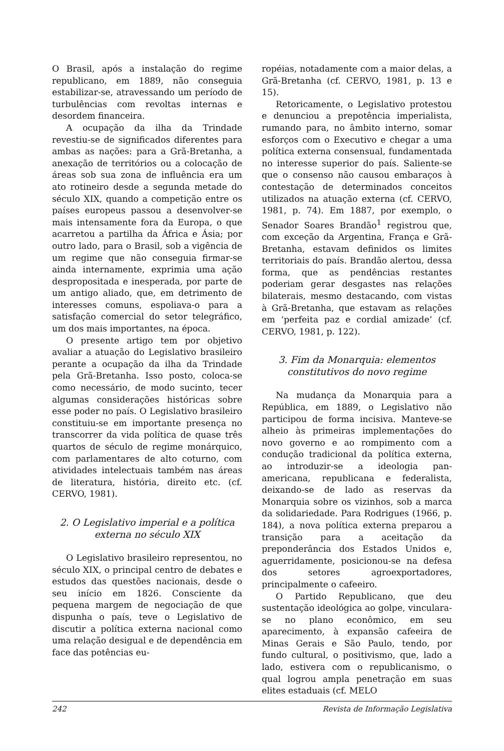O Brasil, após a instalação do regime republicano, em 1889, não conseguia estabilizar-se, atravessando um período de turbulências com revoltas internas e desordem financeira.
A ocupação da ilha da Trindade revestiu-se de significados diferentes para ambas as nações: para a Grã-Bretanha, a anexação de territórios ou a colocação de áreas sob sua zona de influência era um ato rotineiro desde a segunda metade do século XIX, quando a competição entre os países europeus passou a desenvolver-se mais intensamente fora da Europa, o que acarretou a partilha da África e Ásia; por outro lado, para o Brasil, sob a vigência de um regime que não conseguia firmar-se ainda internamente, exprimia uma ação despropositada e inesperada, por parte de um antigo aliado, que, em detrimento de interesses comuns, espoliava-o para a satisfação comercial do setor telegráfico, um dos mais importantes, na época.
O presente artigo tem por objetivo avaliar a atuação do Legislativo brasileiro perante a ocupação da ilha da Trindade pela Grã-Bretanha. Isso posto, coloca-se como necessário, de modo sucinto, tecer algumas considerações históricas sobre esse poder no país. O Legislativo brasileiro constituiu-se em importante presença no transcorrer da vida política de quase três quartos de século de regime monárquico, com parlamentares de alto coturno, com atividades intelectuais também nas áreas de literatura, história, direito etc. (cf. CERVO, 1981).
2. O Legislativo imperial e a política externa no século XIX
O Legislativo brasileiro representou, no século XIX, o principal centro de debates e estudos das questões nacionais, desde o seu início em 1826. Consciente da pequena margem de negociação de que dispunha o país, teve o Legislativo de discutir a política externa nacional como uma relação desigual e de dependência em face das potências eu-
ropéias, notadamente com a maior delas, a Grã-Bretanha (cf. CERVO, 1981, p. 13 e 15).
Retoricamente, o Legislativo protestou e denunciou a prepotência imperialista, rumando para, no âmbito interno, somar esforços com o Executivo e chegar a uma política externa consensual, fundamentada no interesse superior do país. Saliente-se que o consenso não causou embaraços à contestação de determinados conceitos utilizados na atuação externa (cf. CERVO, 1981, p. 74). Em 1887, por exemplo, o Senador Soares Brandão<sup>1</sup> registrou que, com exceção da Argentina, França e Grã-Bretanha, estavam definidos os limites territoriais do país. Brandão alertou, dessa forma, que as pendências restantes poderiam gerar desgastes nas relações bilaterais, mesmo destacando, com vistas à Grã-Bretanha, que estavam as relações em ‘perfeita paz e cordial amizade’ (cf. CERVO, 1981, p. 122).
3. Fim da Monarquia: elementos constitutivos do novo regime
Na mudança da Monarquia para a República, em 1889, o Legislativo não participou de forma incisiva. Manteve-se alheio às primeiras implementações do novo governo e ao rompimento com a condução tradicional da política externa, ao introduzir-se a ideologia pan-americana, republicana e federalista, deixando-se de lado as reservas da Monarquia sobre os vizinhos, sob a marca da solidariedade. Para Rodrigues (1966, p. 184), a nova política externa preparou a transição para a aceitação da preponderância dos Estados Unidos e, aguerridamente, posicionou-se na defesa dos setores agroexportadores, principalmente o cafeeiro.
O Partido Republicano, que deu sustentação ideológica ao golpe, vinculara-se no plano econômico, em seu aparecimento, à expansão cafeeira de Minas Gerais e São Paulo, tendo, por fundo cultural, o positivismo, que, lado a lado, estivera com o republicanismo, o qual logrou ampla penetração em suas elites estaduais (cf. MELO
242 Revista de Informação Legislativa